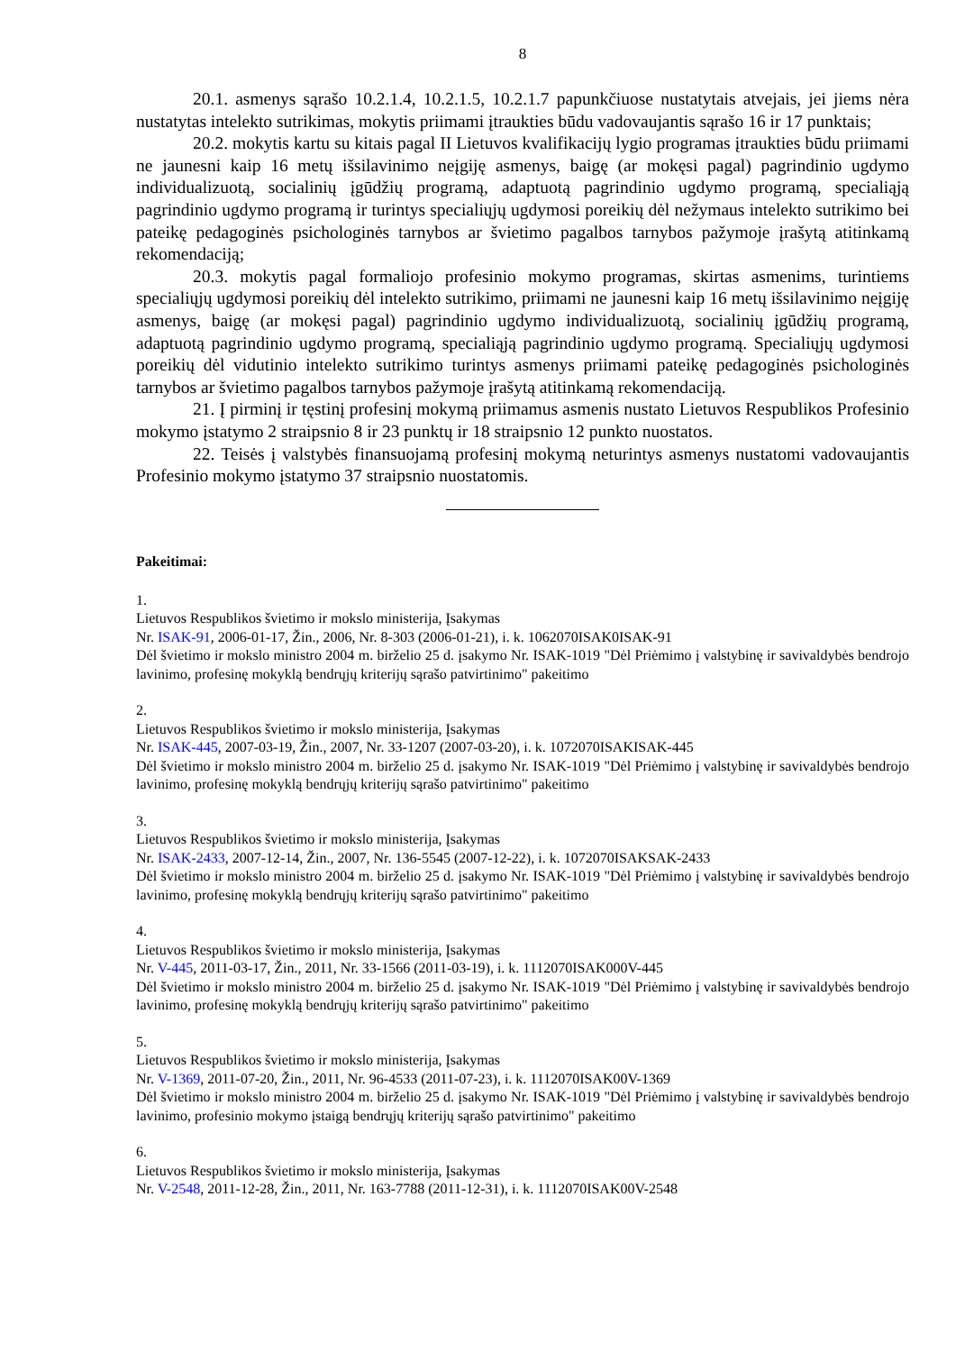8
20.1. asmenys sąrašo 10.2.1.4, 10.2.1.5, 10.2.1.7 papunkčiuose nustatytais atvejais, jei jiems nėra nustatytas intelekto sutrikimas, mokytis priimami įtraukties būdu vadovaujantis sąrašo 16 ir 17 punktais;
20.2. mokytis kartu su kitais pagal II Lietuvos kvalifikacijų lygio programas įtraukties būdu priimami ne jaunesni kaip 16 metų išsilavinimo neįgiję asmenys, baigę (ar mokęsi pagal) pagrindinio ugdymo individualizuotą, socialinių įgūdžių programą, adaptuotą pagrindinio ugdymo programą, specialiąją pagrindinio ugdymo programą ir turintys specialiųjų ugdymosi poreikių dėl nežymaus intelekto sutrikimo bei pateikę pedagoginės psichologinės tarnybos ar švietimo pagalbos tarnybos pažymoje įrašytą atitinkamą rekomendaciją;
20.3. mokytis pagal formaliojo profesinio mokymo programas, skirtas asmenims, turintiems specialiųjų ugdymosi poreikių dėl intelekto sutrikimo, priimami ne jaunesni kaip 16 metų išsilavinimo neįgiję asmenys, baigę (ar mokęsi pagal) pagrindinio ugdymo individualizuotą, socialinių įgūdžių programą, adaptuotą pagrindinio ugdymo programą, specialiąją pagrindinio ugdymo programą. Specialiųjų ugdymosi poreikių dėl vidutinio intelekto sutrikimo turintys asmenys priimami pateikę pedagoginės psichologinės tarnybos ar švietimo pagalbos tarnybos pažymoje įrašytą atitinkamą rekomendaciją.
21. Į pirminį ir tęstinį profesinį mokymą priimamus asmenis nustato Lietuvos Respublikos Profesinio mokymo įstatymo 2 straipsnio 8 ir 23 punktų ir 18 straipsnio 12 punkto nuostatos.
22. Teisės į valstybės finansuojamą profesinį mokymą neturintys asmenys nustatomi vadovaujantis Profesinio mokymo įstatymo 37 straipsnio nuostatomis.
Pakeitimai:
1.
Lietuvos Respublikos švietimo ir mokslo ministerija, Įsakymas
Nr. ISAK-91, 2006-01-17, Žin., 2006, Nr. 8-303 (2006-01-21), i. k. 1062070ISAK0ISAK-91
Dėl švietimo ir mokslo ministro 2004 m. birželio 25 d. įsakymo Nr. ISAK-1019 "Dėl Priėmimo į valstybinę ir savivaldybės bendrojo lavinimo, profesinę mokyklą bendrųjų kriterijų sąrašo patvirtinimo" pakeitimo
2.
Lietuvos Respublikos švietimo ir mokslo ministerija, Įsakymas
Nr. ISAK-445, 2007-03-19, Žin., 2007, Nr. 33-1207 (2007-03-20), i. k. 1072070ISAKISAK-445
Dėl švietimo ir mokslo ministro 2004 m. birželio 25 d. įsakymo Nr. ISAK-1019 "Dėl Priėmimo į valstybinę ir savivaldybės bendrojo lavinimo, profesinę mokyklą bendrųjų kriterijų sąrašo patvirtinimo" pakeitimo
3.
Lietuvos Respublikos švietimo ir mokslo ministerija, Įsakymas
Nr. ISAK-2433, 2007-12-14, Žin., 2007, Nr. 136-5545 (2007-12-22), i. k. 1072070ISAKSAK-2433
Dėl švietimo ir mokslo ministro 2004 m. birželio 25 d. įsakymo Nr. ISAK-1019 "Dėl Priėmimo į valstybinę ir savivaldybės bendrojo lavinimo, profesinę mokyklą bendrųjų kriterijų sąrašo patvirtinimo" pakeitimo
4.
Lietuvos Respublikos švietimo ir mokslo ministerija, Įsakymas
Nr. V-445, 2011-03-17, Žin., 2011, Nr. 33-1566 (2011-03-19), i. k. 1112070ISAK000V-445
Dėl švietimo ir mokslo ministro 2004 m. birželio 25 d. įsakymo Nr. ISAK-1019 "Dėl Priėmimo į valstybinę ir savivaldybės bendrojo lavinimo, profesinę mokyklą bendrųjų kriterijų sąrašo patvirtinimo" pakeitimo
5.
Lietuvos Respublikos švietimo ir mokslo ministerija, Įsakymas
Nr. V-1369, 2011-07-20, Žin., 2011, Nr. 96-4533 (2011-07-23), i. k. 1112070ISAK00V-1369
Dėl švietimo ir mokslo ministro 2004 m. birželio 25 d. įsakymo Nr. ISAK-1019 "Dėl Priėmimo į valstybinę ir savivaldybės bendrojo lavinimo, profesinio mokymo įstaigą bendrųjų kriterijų sąrašo patvirtinimo" pakeitimo
6.
Lietuvos Respublikos švietimo ir mokslo ministerija, Įsakymas
Nr. V-2548, 2011-12-28, Žin., 2011, Nr. 163-7788 (2011-12-31), i. k. 1112070ISAK00V-2548